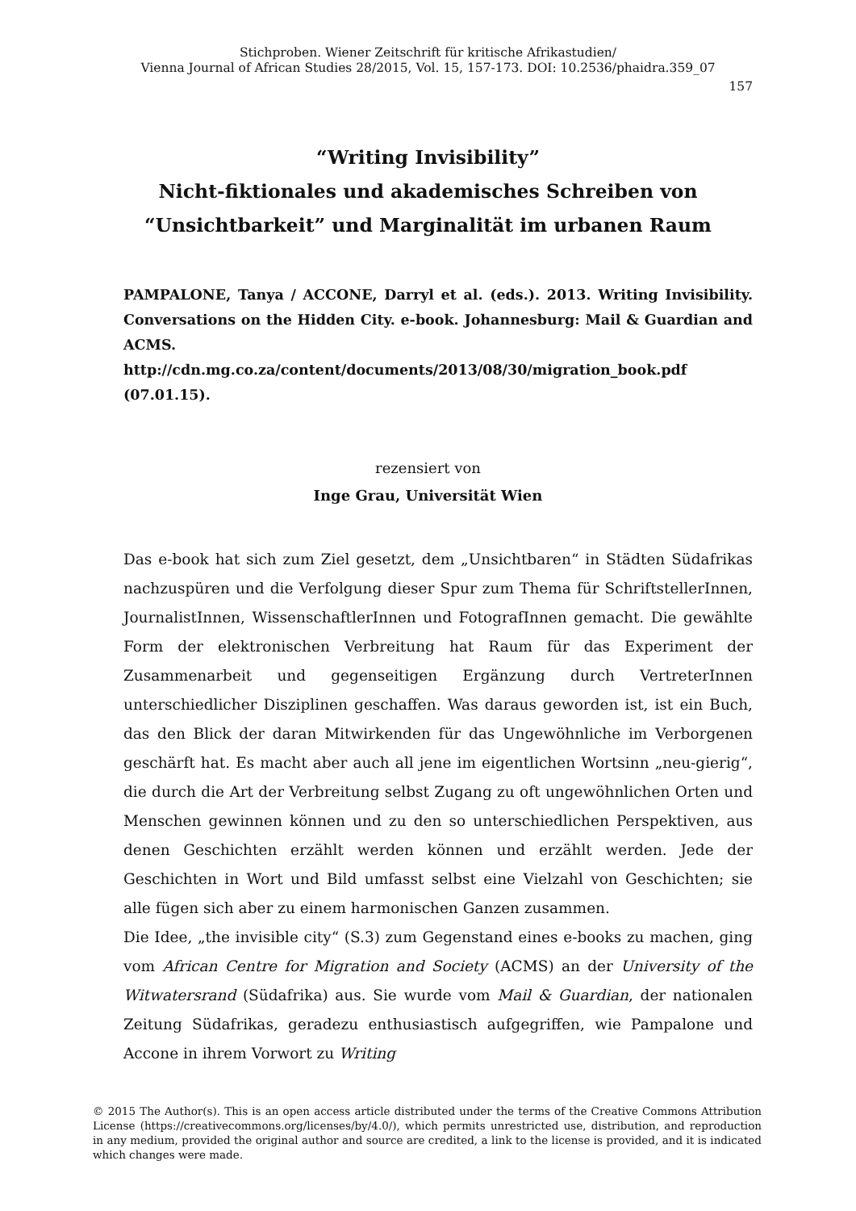Stichproben. Wiener Zeitschrift für kritische Afrikastudien/
Vienna Journal of African Studies 28/2015, Vol. 15, 157-173. DOI: 10.2536/phaidra.359_07
157
“Writing Invisibility”
Nicht-fiktionales und akademisches Schreiben von
“Unsichtbarkeit” und Marginalität im urbanen Raum
PAMPALONE, Tanya / ACCONE, Darryl et al. (eds.). 2013. Writing Invisibility. Conversations on the Hidden City. e-book. Johannesburg: Mail & Guardian and ACMS.
http://cdn.mg.co.za/content/documents/2013/08/30/migration_book.pdf (07.01.15).
rezensiert von
Inge Grau, Universität Wien
Das e-book hat sich zum Ziel gesetzt, dem „Unsichtbaren“ in Städten Südafrikas nachzuspüren und die Verfolgung dieser Spur zum Thema für SchriftstellerInnen, JournalistInnen, WissenschaftlerInnen und FotografInnen gemacht. Die gewählte Form der elektronischen Verbreitung hat Raum für das Experiment der Zusammenarbeit und gegenseitigen Ergänzung durch VertreterInnen unterschiedlicher Disziplinen geschaffen. Was daraus geworden ist, ist ein Buch, das den Blick der daran Mitwirkenden für das Ungewöhnliche im Verborgenen geschärft hat. Es macht aber auch all jene im eigentlichen Wortsinn „neu-gierig“, die durch die Art der Verbreitung selbst Zugang zu oft ungewöhnlichen Orten und Menschen gewinnen können und zu den so unterschiedlichen Perspektiven, aus denen Geschichten erzählt werden können und erzählt werden. Jede der Geschichten in Wort und Bild umfasst selbst eine Vielzahl von Geschichten; sie alle fügen sich aber zu einem harmonischen Ganzen zusammen.
Die Idee, „the invisible city“ (S.3) zum Gegenstand eines e-books zu machen, ging vom African Centre for Migration and Society (ACMS) an der University of the Witwatersrand (Südafrika) aus. Sie wurde vom Mail & Guardian, der nationalen Zeitung Südafrikas, geradezu enthusiastisch aufgegriffen, wie Pampalone und Accone in ihrem Vorwort zu Writing
© 2015 The Author(s). This is an open access article distributed under the terms of the Creative Commons Attribution License (https://creativecommons.org/licenses/by/4.0/), which permits unrestricted use, distribution, and reproduction in any medium, provided the original author and source are credited, a link to the license is provided, and it is indicated which changes were made.